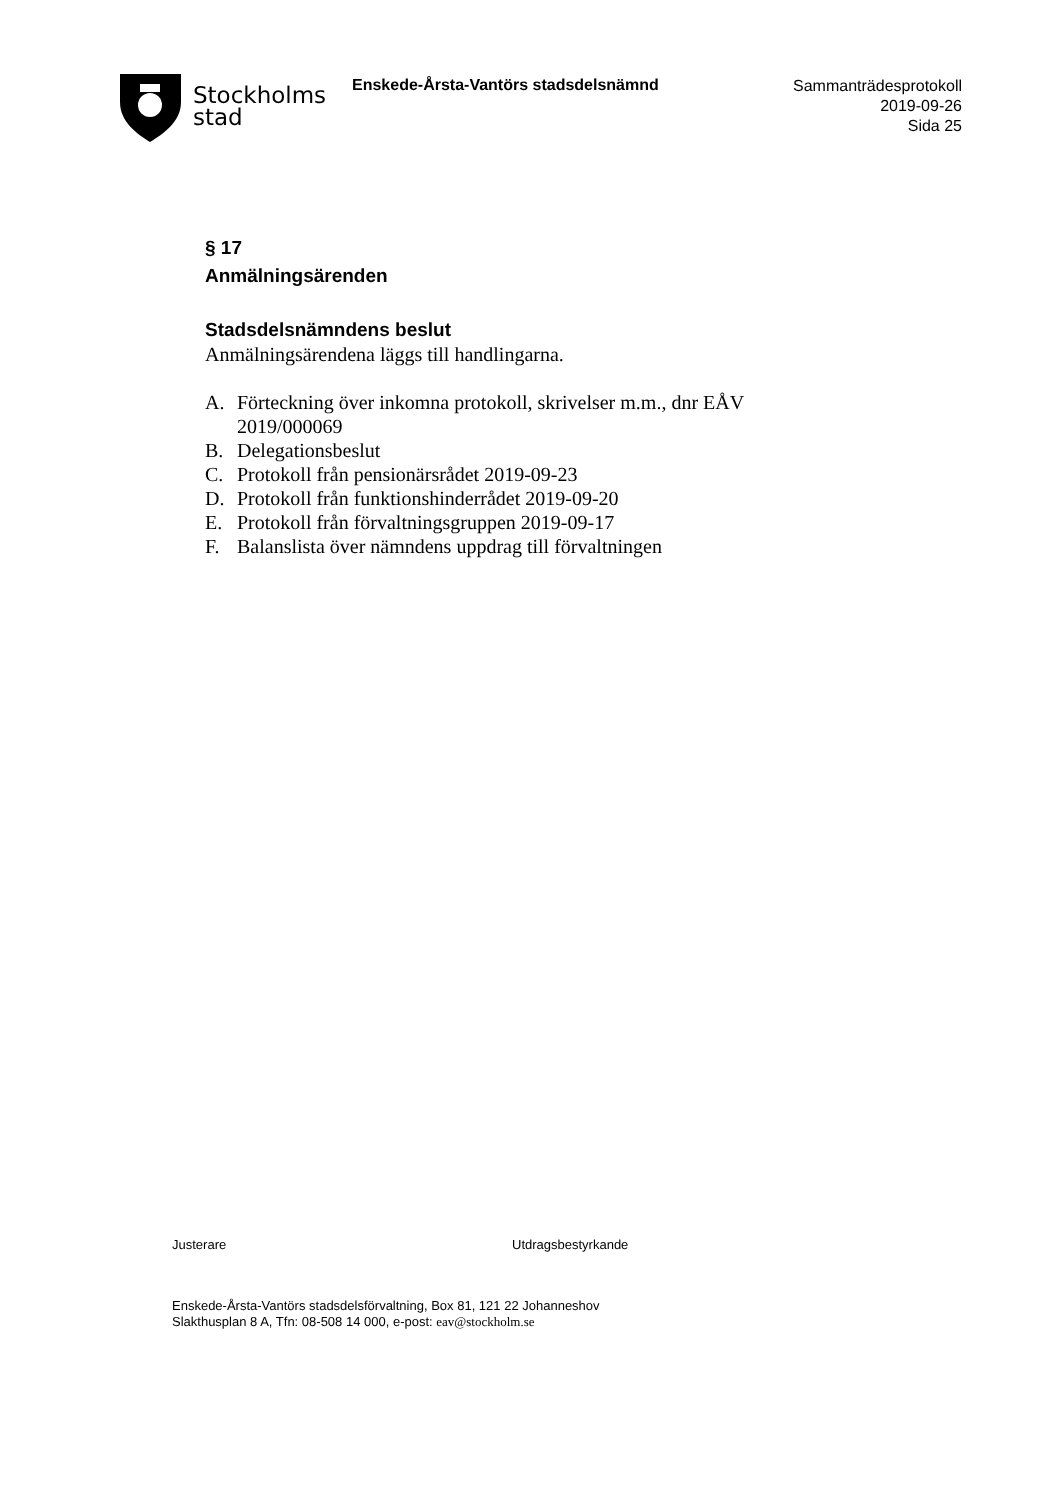Stockholms
stad
Enskede-Årsta-Vantörs stadsdelsnämnd
Sammanträdesprotokoll
2019-09-26
Sida 25
§ 17
Anmälningsärenden
Stadsdelsnämndens beslut
Anmälningsärendena läggs till handlingarna.
A. Förteckning över inkomna protokoll, skrivelser m.m., dnr EÅV 2019/000069
B. Delegationsbeslut
C. Protokoll från pensionärsrådet 2019-09-23
D. Protokoll från funktionshinderrådet 2019-09-20
E. Protokoll från förvaltningsgruppen 2019-09-17
F. Balanslista över nämndens uppdrag till förvaltningen
Justerare Utdragsbestyrkande
Enskede-Årsta-Vantörs stadsdelsförvaltning, Box 81, 121 22 Johanneshov
Slakthusplan 8 A, Tfn: 08-508 14 000, e-post: eav@stockholm.se